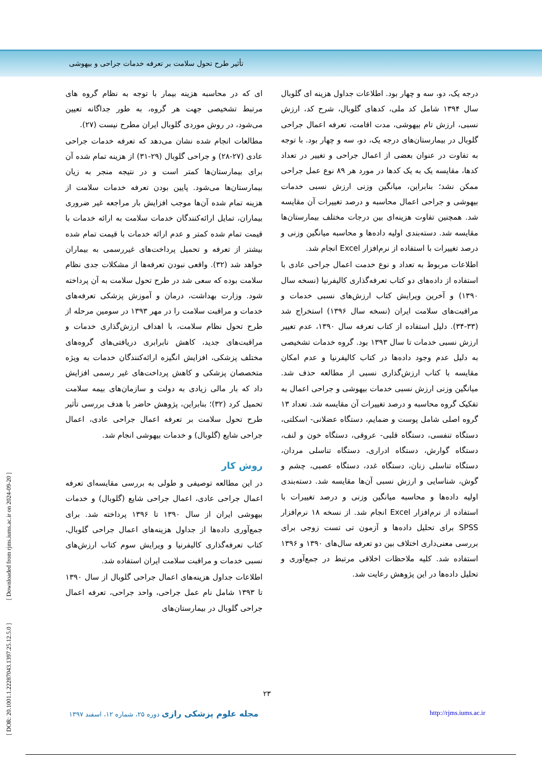تأثیر طرح تحول سلامت بر تعرفه خدمات جراحی و بیهوشی
ای که در محاسبه هزینه بیمار با توجه به نظام گروه های مرتبط تشخیصی جهت هر گروه، به طور جداگانه تعیین می‌شود، در روش موردی گلوبال ایران مطرح نیست (۲۷).
مطالعات انجام شده نشان می‌دهد که تعرفه خدمات جراحی عادی (۲۷-۲۸) و جراحی گلوبال (۲۹-۳۱) از هزینه تمام شده آن برای بیمارستان‌ها کمتر است و در نتیجه منجر به زیان بیمارستان‌ها می‌شود. پایین بودن تعرفه خدمات سلامت از هزینه تمام شده آن‌ها موجب افزایش بار مراجعه غیر ضروری بیماران، تمایل ارائه‌کنندگان خدمات سلامت به ارائه خدمات با قیمت تمام شده کمتر و عدم ارائه خدمات با قیمت تمام شده بیشتر از تعرفه و تحمیل پرداخت‌های غیررسمی به بیماران خواهد شد (۳۲). واقعی نبودن تعرفه‌ها از مشکلات جدی نظام سلامت بوده که سعی شد در طرح تحول سلامت به آن پرداخته شود. وزارت بهداشت، درمان و آموزش پزشکی تعرفه‌های خدمات و مراقبت سلامت را در مهر ۱۳۹۳ در سومین مرحله از طرح تحول نظام سلامت، با اهداف ارزش‌گذاری خدمات و مراقبت‌های جدید، کاهش نابرابری دریافتی‌های گروه‌های مختلف پزشکی، افزایش انگیزه ارائه‌کنندگان خدمات به ویژه متخصصان پزشکی و کاهش پرداخت‌های غیر رسمی افزایش داد که بار مالی زیادی به دولت و سازمان‌های بیمه سلامت تحمیل کرد (۳۲)؛ بنابراین، پژوهش حاضر با هدف بررسی تأثیر طرح تحول سلامت بر تعرفه اعمال جراحی عادی، اعمال جراحی شایع (گلوبال) و خدمات بیهوشی انجام شد.
روش کار
در این مطالعه توصیفی و طولی به بررسی مقایسه‌ای تعرفه اعمال جراحی عادی، اعمال جراحی شایع (گلوبال) و خدمات بیهوشی ایران از سال ۱۳۹۰ تا ۱۳۹۶ پرداخته شد. برای جمع‌آوری داده‌ها از جداول هزینه‌های اعمال جراحی گلوبال، کتاب تعرفه‌گذاری کالیفرنیا و ویرایش سوم کتاب ارزش‌های نسبی خدمات و مراقبت سلامت ایران استفاده شد.
اطلاعات جداول هزینه‌های اعمال جراحی گلوبال از سال ۱۳۹۰ تا ۱۳۹۳ شامل نام عمل جراحی، واحد جراحی، تعرفه اعمال جراحی گلوبال در بیمارستان‌های
درجه یک، دو، سه و چهار بود. اطلاعات جداول هزینه ای گلوبال سال ۱۳۹۴ شامل کد ملی، کدهای گلوبال، شرح کد، ارزش نسبی، ارزش تام بیهوشی، مدت اقامت، تعرفه اعمال جراحی گلوبال در بیمارستان‌های درجه یک، دو، سه و چهار بود. با توجه به تفاوت در عنوان بعضی از اعمال جراحی و تغییر در تعداد کدها، مقایسه یک به یک کدها در مورد هر ۸۹ نوع عمل جراحی ممکن نشد؛ بنابراین، میانگین وزنی ارزش نسبی خدمات بیهوشی و جراحی اعمال محاسبه و درصد تغییرات آن مقایسه شد. همچنین تفاوت هزینه‌ای بین درجات مختلف بیمارستان‌ها مقایسه شد. دسته‌بندی اولیه داده‌ها و محاسبه میانگین وزنی و درصد تغییرات با استفاده از نرم‌افزار Excel انجام شد.
اطلاعات مربوط به تعداد و نوع خدمت اعمال جراحی عادی با استفاده از داده‌های دو کتاب تعرفه‌گذاری کالیفرنیا (نسخه سال ۱۳۹۰) و آخرین ویرایش کتاب ارزش‌های نسبی خدمات و مراقبت‌های سلامت ایران (نسخه سال ۱۳۹۶) استخراج شد (۳۳-۳۴). دلیل استفاده از کتاب تعرفه سال ۱۳۹۰، عدم تغییر ارزش نسبی خدمات تا سال ۱۳۹۳ بود. گروه خدمات تشخیصی به دلیل عدم وجود داده‌ها در کتاب کالیفرنیا و عدم امکان مقایسه با کتاب ارزش‌گذاری نسبی از مطالعه حذف شد. میانگین وزنی ارزش نسبی خدمات بیهوشی و جراحی اعمال به تفکیک گروه محاسبه و درصد تغییرات آن مقایسه شد. تعداد ۱۳ گروه اصلی شامل پوست و ضمایم، دستگاه عضلانی- اسکلتی، دستگاه تنفسی، دستگاه قلبی- عروقی، دستگاه خون و لنف، دستگاه گوارش، دستگاه ادراری، دستگاه تناسلی مردان، دستگاه تناسلی زنان، دستگاه غدد، دستگاه عصبی، چشم و گوش، شناسایی و ارزش نسبی آن‌ها مقایسه شد. دسته‌بندی اولیه داده‌ها و محاسبه میانگین وزنی و درصد تغییرات با استفاده از نرم‌افزار Excel انجام شد. از نسخه ۱۸ نرم‌افزار SPSS برای تحلیل داده‌ها و آزمون تی تست زوجی برای بررسی معنی‌داری اختلاف بین دو تعرفه سال‌های ۱۳۹۰ و ۱۳۹۶ استفاده شد. کلیه ملاحظات اخلاقی مرتبط در جمع‌آوری و تحلیل داده‌ها در این پژوهش رعایت شد.
[ DOR: 20.1001.1.22287043.1397.25.12.5.0 ] [ Downloaded from rjms.iums.ac.ir on 2024-09-20 ]
۲۳
مجله علوم پزشکی رازی دوره ۲۵، شماره ۱۲، اسفند ۱۳۹۷ http://rjms.iums.ac.ir